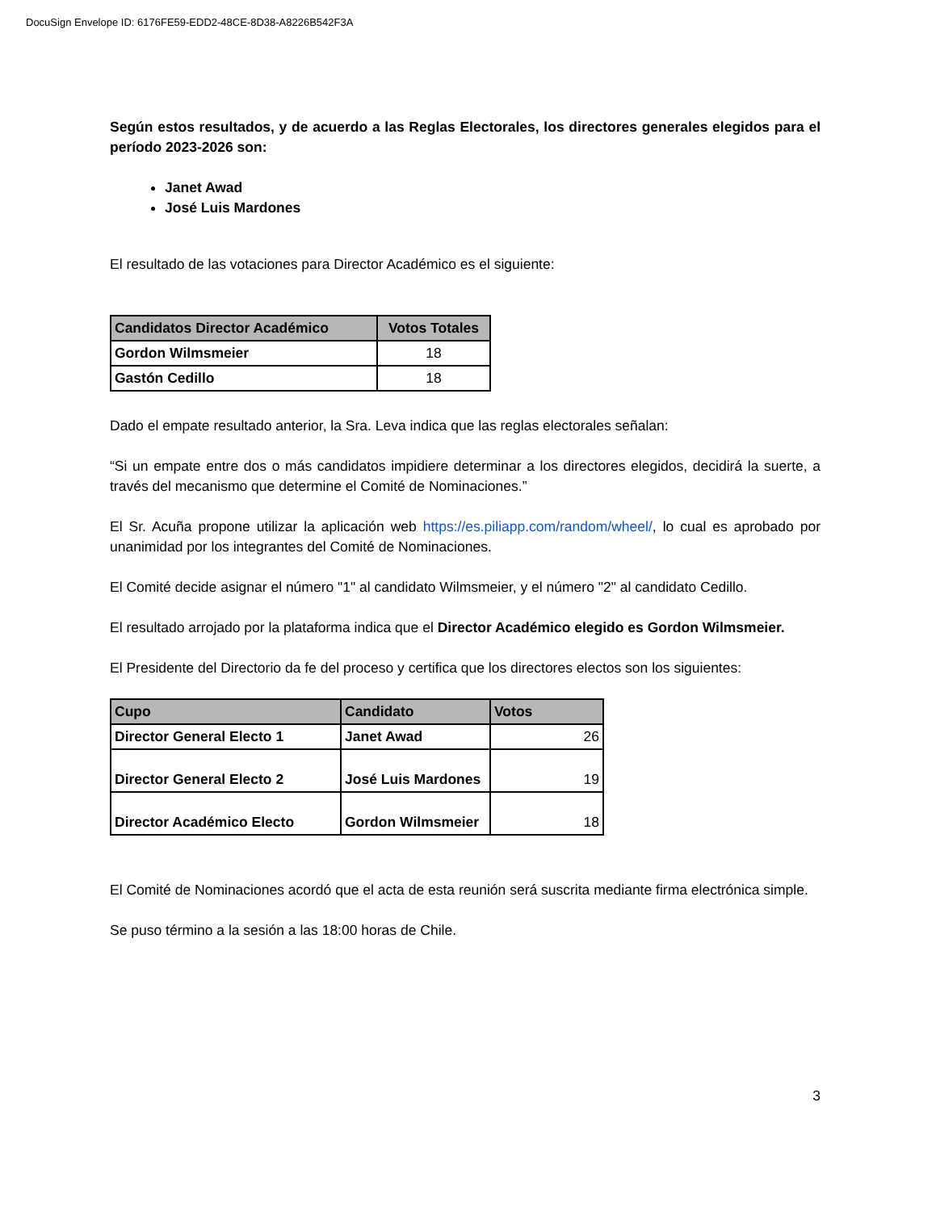DocuSign Envelope ID: 6176FE59-EDD2-48CE-8D38-A8226B542F3A
Según estos resultados, y de acuerdo a las Reglas Electorales, los directores generales elegidos para el período 2023-2026 son:
Janet Awad
José Luis Mardones
El resultado de las votaciones para Director Académico es el siguiente:
| Candidatos Director Académico | Votos Totales |
| --- | --- |
| Gordon Wilmsmeier | 18 |
| Gastón Cedillo | 18 |
Dado el empate resultado anterior, la Sra. Leva indica que las reglas electorales señalan:
“Si un empate entre dos o más candidatos impidiere determinar a los directores elegidos, decidirá la suerte, a través del mecanismo que determine el Comité de Nominaciones.”
El Sr. Acuña propone utilizar la aplicación web https://es.piliapp.com/random/wheel/, lo cual es aprobado por unanimidad por los integrantes del Comité de Nominaciones.
El Comité decide asignar el número "1" al candidato Wilmsmeier, y el número "2" al candidato Cedillo.
El resultado arrojado por la plataforma indica que el Director Académico elegido es Gordon Wilmsmeier.
El Presidente del Directorio da fe del proceso y certifica que los directores electos son los siguientes:
| Cupo | Candidato | Votos |
| --- | --- | --- |
| Director General Electo 1 | Janet Awad | 26 |
| Director General Electo 2 | José Luis Mardones | 19 |
| Director Académico Electo | Gordon Wilmsmeier | 18 |
El Comité de Nominaciones acordó que el acta de esta reunión será suscrita mediante firma electrónica simple.
Se puso término a la sesión a las 18:00 horas de Chile.
3